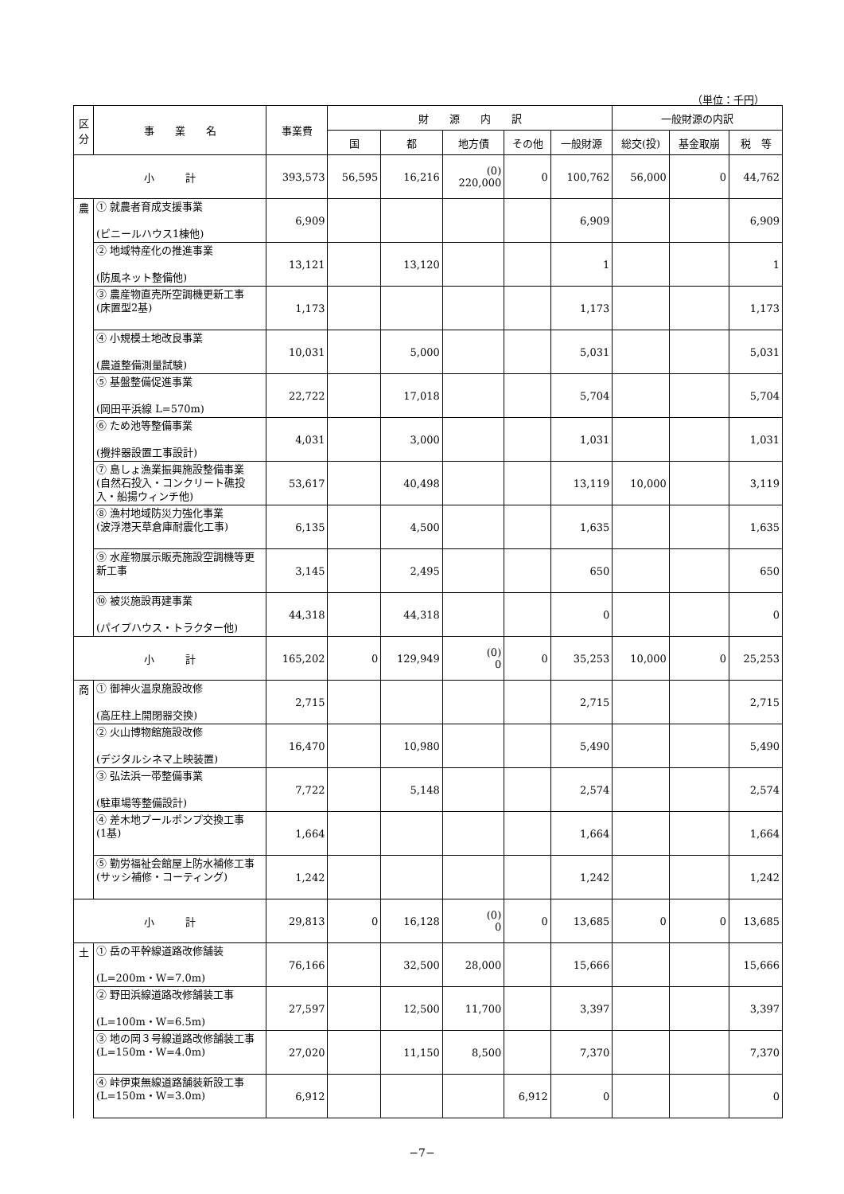（単位：千円）
| 区 分 | 事 業 名 | 事業費 | 財 源 内 訳 | | | | | 一般財源の内訳 | | |
| --- | --- | --- | --- | --- | --- | --- | --- | --- | --- | --- |
| | | | 国 | 都 | 地方債 | その他 | 一般財源 | 総交(投) | 基金取崩 | 税 等 |
| 小 計 | | 393,573 | 56,595 | 16,216 | (0) 220,000 | 0 | 100,762 | 56,000 | 0 | 44,762 |
| 農 | ① 就農者育成支援事業 (ビニールハウス1棟他) | 6,909 | | | | | 6,909 | | | 6,909 |
| | ② 地域特産化の推進事業 (防風ネット整備他) | 13,121 | | 13,120 | | | 1 | | | 1 |
| | ③ 農産物直売所空調機更新工事 (床置型2基) | 1,173 | | | | | 1,173 | | | 1,173 |
| | ④ 小規模土地改良事業 (農道整備測量試験) | 10,031 | | 5,000 | | | 5,031 | | | 5,031 |
| | ⑤ 基盤整備促進事業 (岡田平浜線 L=570m) | 22,722 | | 17,018 | | | 5,704 | | | 5,704 |
| | ⑥ ため池等整備事業 (攪拌器設置工事設計) | 4,031 | | 3,000 | | | 1,031 | | | 1,031 |
| | ⑦ 島しょ漁業振興施設整備事業 (自然石投入・コンクリート礁投入・船揚ウィンチ他) | 53,617 | | 40,498 | | | 13,119 | 10,000 | | 3,119 |
| | ⑧ 漁村地域防災力強化事業 (波浮港天草倉庫耐震化工事) | 6,135 | | 4,500 | | | 1,635 | | | 1,635 |
| | ⑨ 水産物展示販売施設空調機等更新工事 | 3,145 | | 2,495 | | | 650 | | | 650 |
| | ⑩ 被災施設再建事業 (パイプハウス・トラクター他) | 44,318 | | 44,318 | | | 0 | | | 0 |
| 小 計 | | 165,202 | 0 | 129,949 | (0) 0 | 0 | 35,253 | 10,000 | 0 | 25,253 |
| 商 | ① 御神火温泉施設改修 (高圧柱上開閉器交換) | 2,715 | | | | | 2,715 | | | 2,715 |
| | ② 火山博物館施設改修 (デジタルシネマ上映装置) | 16,470 | | 10,980 | | | 5,490 | | | 5,490 |
| | ③ 弘法浜一帯整備事業 (駐車場等整備設計) | 7,722 | | 5,148 | | | 2,574 | | | 2,574 |
| | ④ 差木地プールポンプ交換工事 (1基) | 1,664 | | | | | 1,664 | | | 1,664 |
| | ⑤ 勤労福祉会館屋上防水補修工事 (サッシ補修・コーティング) | 1,242 | | | | | 1,242 | | | 1,242 |
| 小 計 | | 29,813 | 0 | 16,128 | (0) 0 | 0 | 13,685 | 0 | 0 | 13,685 |
| 土 | ① 岳の平幹線道路改修舗装 (L=200m・W=7.0m) | 76,166 | | 32,500 | 28,000 | | 15,666 | | | 15,666 |
| | ② 野田浜線道路改修舗装工事 (L=100m・W=6.5m) | 27,597 | | 12,500 | 11,700 | | 3,397 | | | 3,397 |
| | ③ 地の岡３号線道路改修舗装工事 (L=150m・W=4.0m) | 27,020 | | 11,150 | 8,500 | | 7,370 | | | 7,370 |
| | ④ 峠伊東無線道路舗装新設工事 (L=150m・W=3.0m) | 6,912 | | | | 6,912 | 0 | | | 0 |
−7−